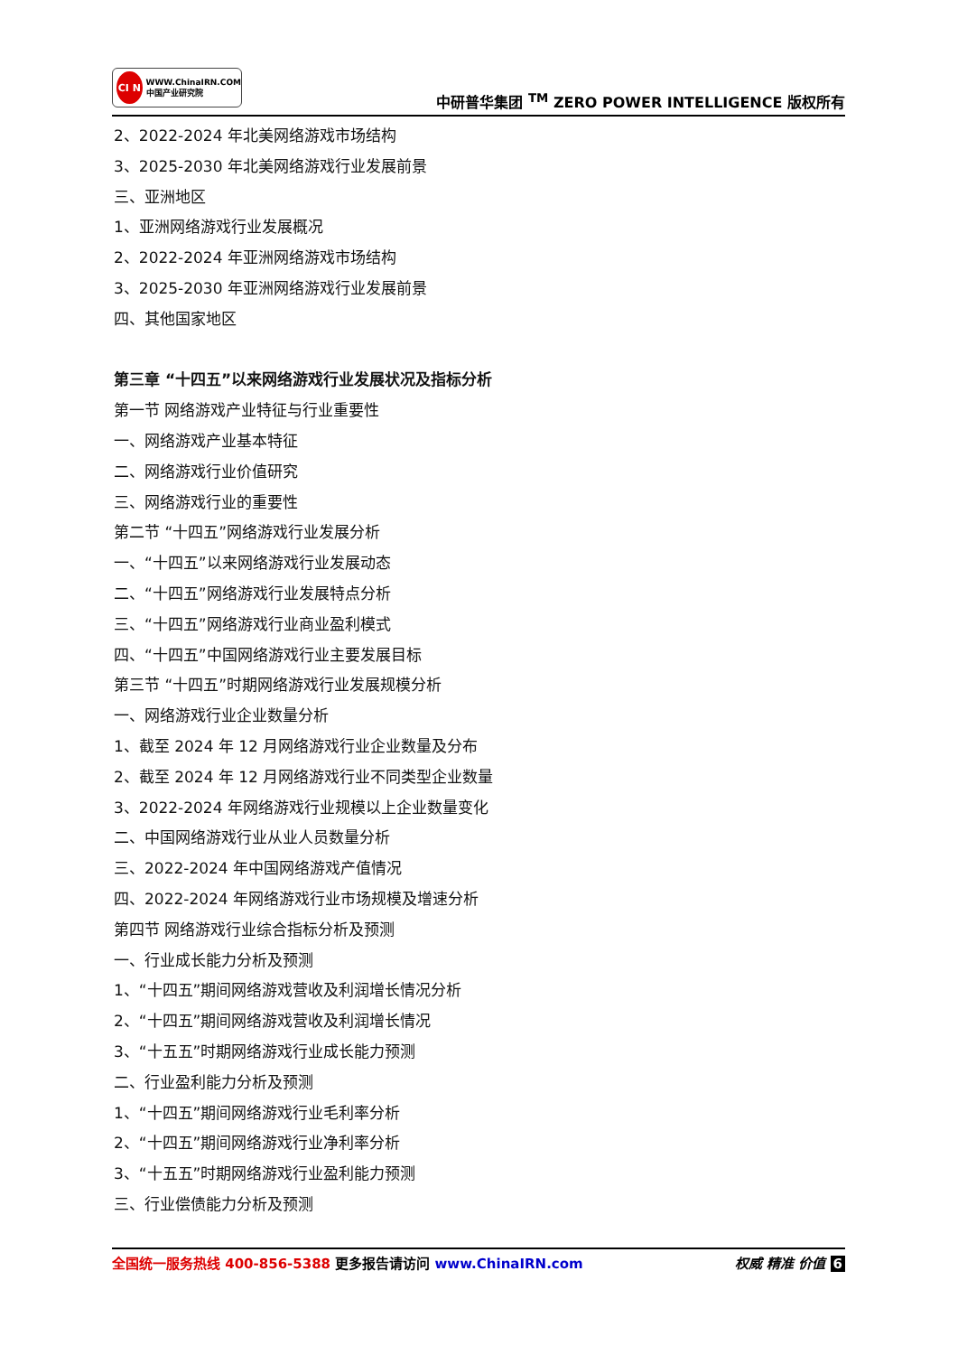CI N
WWW.ChinaIRN.COM
中国产业研究院
中研普华集团 <sup>TM</sup> ZERO POWER INTELLIGENCE 版权所有
2、2022-2024 年北美网络游戏市场结构
3、2025-2030 年北美网络游戏行业发展前景
三、亚洲地区
1、亚洲网络游戏行业发展概况
2、2022-2024 年亚洲网络游戏市场结构
3、2025-2030 年亚洲网络游戏行业发展前景
四、其他国家地区
第三章 “十四五”以来网络游戏行业发展状况及指标分析
第一节 网络游戏产业特征与行业重要性
一、网络游戏产业基本特征
二、网络游戏行业价值研究
三、网络游戏行业的重要性
第二节 “十四五”网络游戏行业发展分析
一、“十四五”以来网络游戏行业发展动态
二、“十四五”网络游戏行业发展特点分析
三、“十四五”网络游戏行业商业盈利模式
四、“十四五”中国网络游戏行业主要发展目标
第三节 “十四五”时期网络游戏行业发展规模分析
一、网络游戏行业企业数量分析
1、截至 2024 年 12 月网络游戏行业企业数量及分布
2、截至 2024 年 12 月网络游戏行业不同类型企业数量
3、2022-2024 年网络游戏行业规模以上企业数量变化
二、中国网络游戏行业从业人员数量分析
三、2022-2024 年中国网络游戏产值情况
四、2022-2024 年网络游戏行业市场规模及增速分析
第四节 网络游戏行业综合指标分析及预测
一、行业成长能力分析及预测
1、“十四五”期间网络游戏营收及利润增长情况分析
2、“十四五”期间网络游戏营收及利润增长情况
3、“十五五”时期网络游戏行业成长能力预测
二、行业盈利能力分析及预测
1、“十四五”期间网络游戏行业毛利率分析
2、“十四五”期间网络游戏行业净利率分析
3、“十五五”时期网络游戏行业盈利能力预测
三、行业偿债能力分析及预测
全国统一服务热线 400-856-5388 更多报告请访问 www.ChinaIRN.com
权威 精准 价值 6